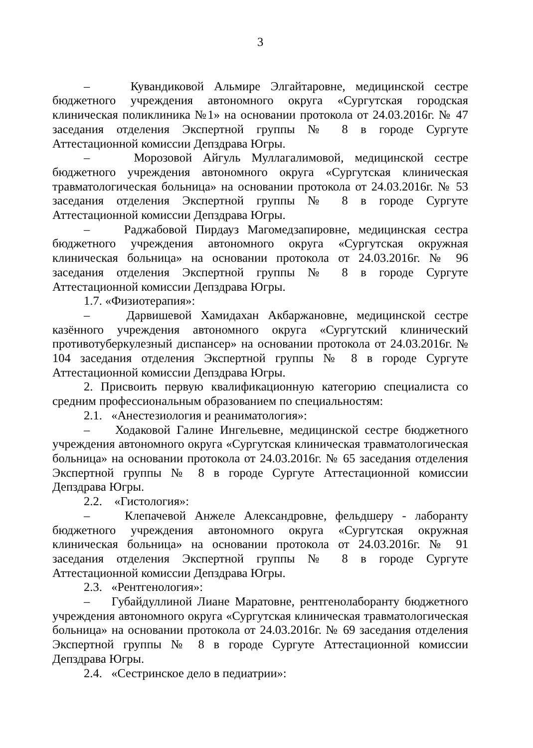3
– Кувандиковой Альмире Элгайтаровне, медицинской сестре бюджетного учреждения автономного округа «Сургутская городская клиническая поликлиника №1» на основании протокола от 24.03.2016г. № 47 заседания отделения Экспертной группы № 8 в городе Сургуте Аттестационной комиссии Депздрава Югры.
– Морозовой Айгуль Муллагалимовой, медицинской сестре бюджетного учреждения автономного округа «Сургутская клиническая травматологическая больница» на основании протокола от 24.03.2016г. № 53 заседания отделения Экспертной группы № 8 в городе Сургуте Аттестационной комиссии Депздрава Югры.
– Раджабовой Пирдауз Магомедзапировне, медицинская сестра бюджетного учреждения автономного округа «Сургутская окружная клиническая больница» на основании протокола от 24.03.2016г. № 96 заседания отделения Экспертной группы № 8 в городе Сургуте Аттестационной комиссии Депздрава Югры.
1.7. «Физиотерапия»:
– Дарвишевой Хамидахан Акбаржановне, медицинской сестре казённого учреждения автономного округа «Сургутский клинический противотуберкулезный диспансер» на основании протокола от 24.03.2016г. № 104 заседания отделения Экспертной группы № 8 в городе Сургуте Аттестационной комиссии Депздрава Югры.
2. Присвоить первую квалификационную категорию специалиста со средним профессиональным образованием по специальностям:
2.1. «Анестезиология и реаниматология»:
– Ходаковой Галине Ингельевне, медицинской сестре бюджетного учреждения автономного округа «Сургутская клиническая травматологическая больница» на основании протокола от 24.03.2016г. № 65 заседания отделения Экспертной группы № 8 в городе Сургуте Аттестационной комиссии Депздрава Югры.
2.2. «Гистология»:
– Клепачевой Анжеле Александровне, фельдшеру - лаборанту бюджетного учреждения автономного округа «Сургутская окружная клиническая больница» на основании протокола от 24.03.2016г. № 91 заседания отделения Экспертной группы № 8 в городе Сургуте Аттестационной комиссии Депздрава Югры.
2.3. «Рентгенология»:
– Губайдуллиной Лиане Маратовне, рентгенолаборанту бюджетного учреждения автономного округа «Сургутская клиническая травматологическая больница» на основании протокола от 24.03.2016г. № 69 заседания отделения Экспертной группы № 8 в городе Сургуте Аттестационной комиссии Депздрава Югры.
2.4. «Сестринское дело в педиатрии»: